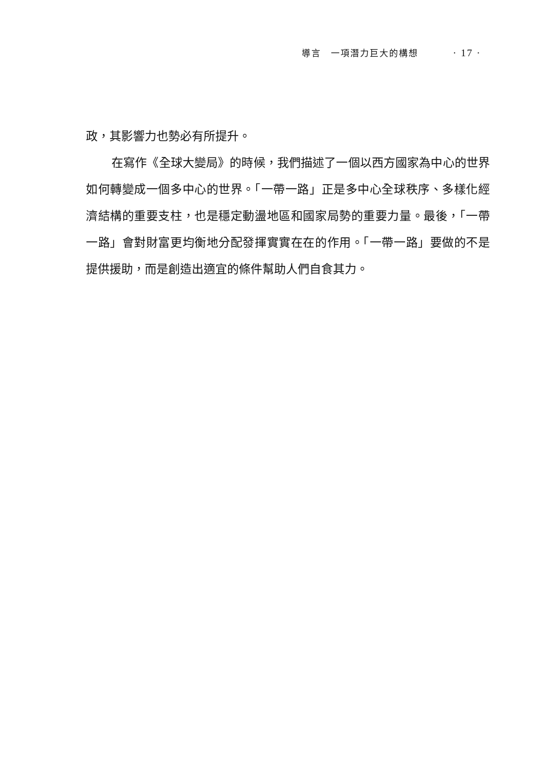導言　一項潛力巨大的構想 · 17 ·
政，其影響力也勢必有所提升。
在寫作《全球大變局》的時候，我們描述了一個以西方國家為中心的世界如何轉變成一個多中心的世界。「一帶一路」正是多中心全球秩序、多樣化經濟結構的重要支柱，也是穩定動盪地區和國家局勢的重要力量。最後，「一帶一路」會對財富更均衡地分配發揮實實在在的作用。「一帶一路」要做的不是提供援助，而是創造出適宜的條件幫助人們自食其力。